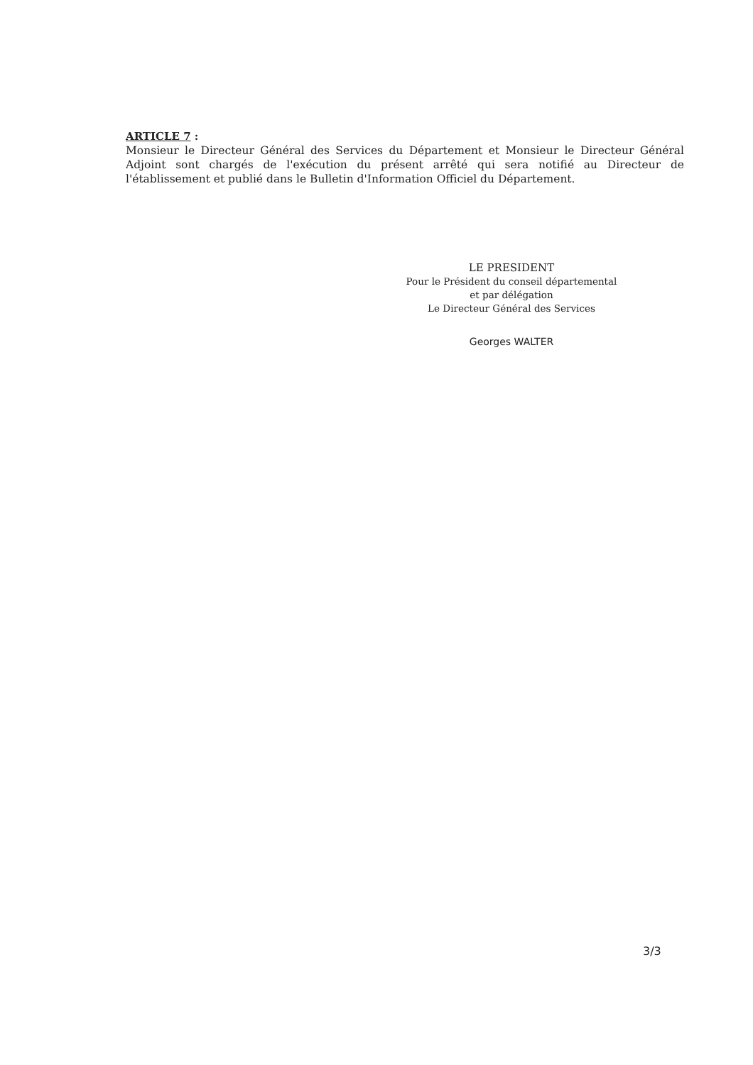ARTICLE 7 :
Monsieur le Directeur Général des Services du Département et Monsieur le Directeur Général Adjoint sont chargés de l'exécution du présent arrêté qui sera notifié au Directeur de l'établissement et publié dans le Bulletin d'Information Officiel du Département.
LE PRESIDENT
Pour le Président du conseil départemental
et par délégation
Le Directeur Général des Services
Georges WALTER
3/3